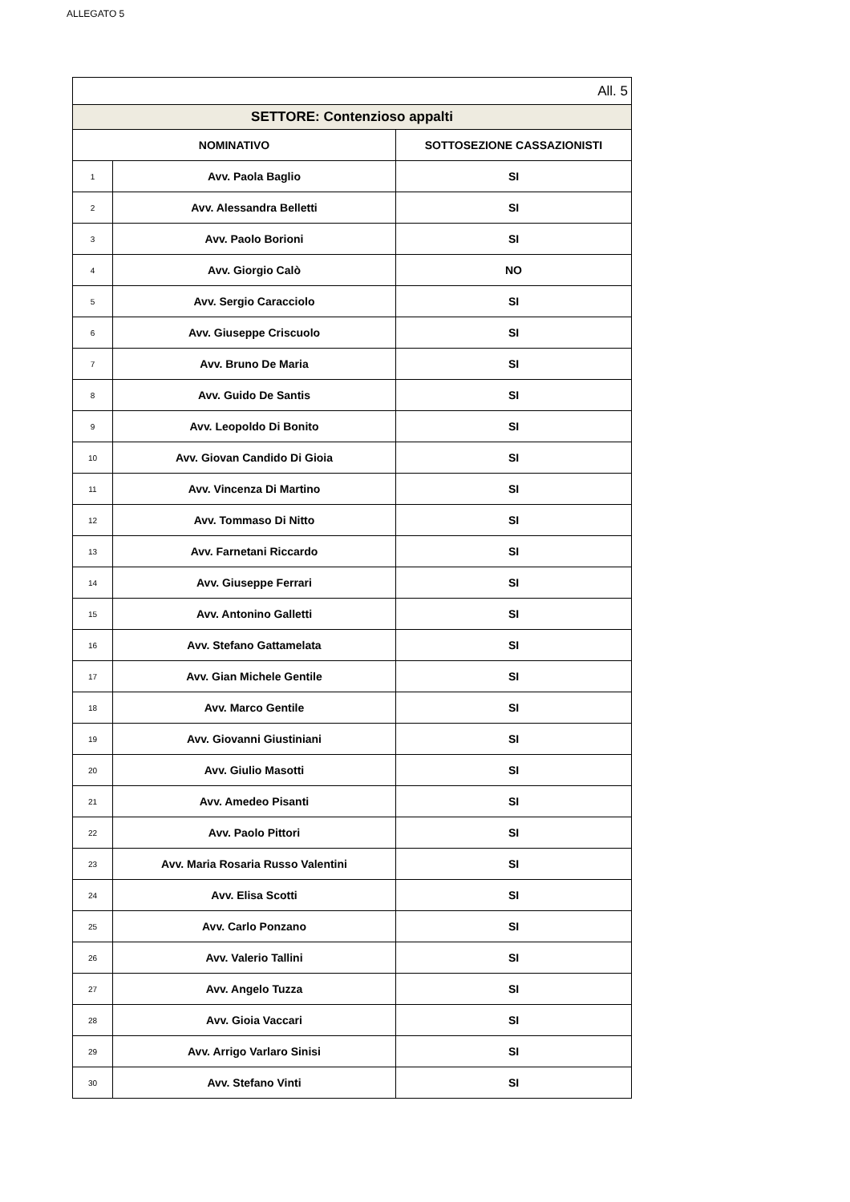ALLEGATO 5
| All. 5 | | |
| SETTORE: Contenzioso appalti | | |
| NOMINATIVO | | SOTTOSEZIONE CASSAZIONISTI |
| 1 | Avv. Paola Baglio | SI |
| 2 | Avv. Alessandra Belletti | SI |
| 3 | Avv. Paolo Borioni | SI |
| 4 | Avv. Giorgio Calò | NO |
| 5 | Avv. Sergio Caracciolo | SI |
| 6 | Avv. Giuseppe Criscuolo | SI |
| 7 | Avv. Bruno De Maria | SI |
| 8 | Avv. Guido De Santis | SI |
| 9 | Avv. Leopoldo Di Bonito | SI |
| 10 | Avv. Giovan Candido Di Gioia | SI |
| 11 | Avv. Vincenza Di Martino | SI |
| 12 | Avv. Tommaso Di Nitto | SI |
| 13 | Avv. Farnetani Riccardo | SI |
| 14 | Avv. Giuseppe Ferrari | SI |
| 15 | Avv. Antonino Galletti | SI |
| 16 | Avv. Stefano Gattamelata | SI |
| 17 | Avv. Gian Michele Gentile | SI |
| 18 | Avv. Marco Gentile | SI |
| 19 | Avv. Giovanni Giustiniani | SI |
| 20 | Avv. Giulio Masotti | SI |
| 21 | Avv. Amedeo Pisanti | SI |
| 22 | Avv. Paolo Pittori | SI |
| 23 | Avv. Maria Rosaria Russo Valentini | SI |
| 24 | Avv. Elisa Scotti | SI |
| 25 | Avv. Carlo Ponzano | SI |
| 26 | Avv. Valerio Tallini | SI |
| 27 | Avv. Angelo Tuzza | SI |
| 28 | Avv. Gioia Vaccari | SI |
| 29 | Avv. Arrigo Varlaro Sinisi | SI |
| 30 | Avv. Stefano Vinti | SI |